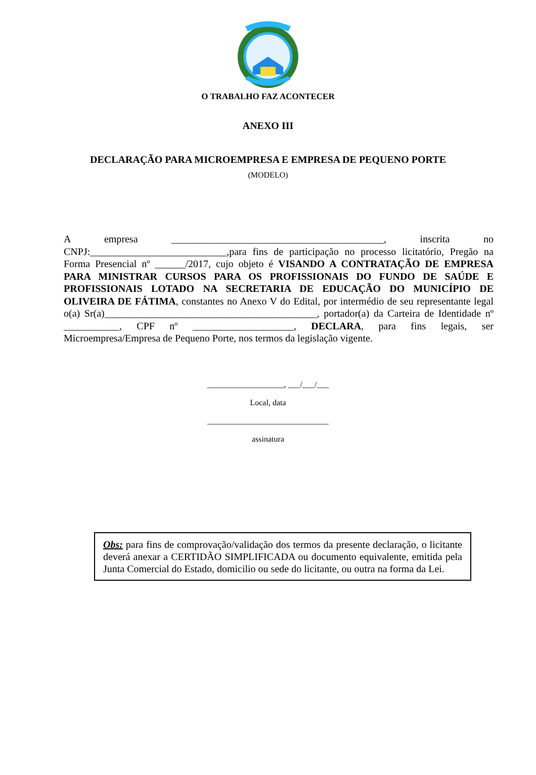O TRABALHO FAZ ACONTECER
ANEXO III
DECLARAÇÃO PARA MICROEMPRESA E EMPRESA DE PEQUENO PORTE
(MODELO)
A empresa __________________________________________, inscrita no CNPJ:___________________________,para fins de participação no processo licitatório, Pregão na Forma Presencial nº ______/2017, cujo objeto é VISANDO A CONTRATAÇÃO DE EMPRESA PARA MINISTRAR CURSOS PARA OS PROFISSIONAIS DO FUNDO DE SAÚDE E PROFISSIONAIS LOTADO NA SECRETARIA DE EDUCAÇÃO DO MUNICÍPIO DE OLIVEIRA DE FÁTIMA, constantes no Anexo V do Edital, por intermédio de seu representante legal o(a) Sr(a)__________________________________________, portador(a) da Carteira de Identidade nº ___________, CPF nº ____________________, DECLARA, para fins legais, ser Microempresa/Empresa de Pequeno Porte, nos termos da legislação vigente.
___________________, ___/___/___
Local, data
______________________________
assinatura
Obs: para fins de comprovação/validação dos termos da presente declaração, o licitante deverá anexar a CERTIDÃO SIMPLIFICADA ou documento equivalente, emitida pela Junta Comercial do Estado, domicilio ou sede do licitante, ou outra na forma da Lei.